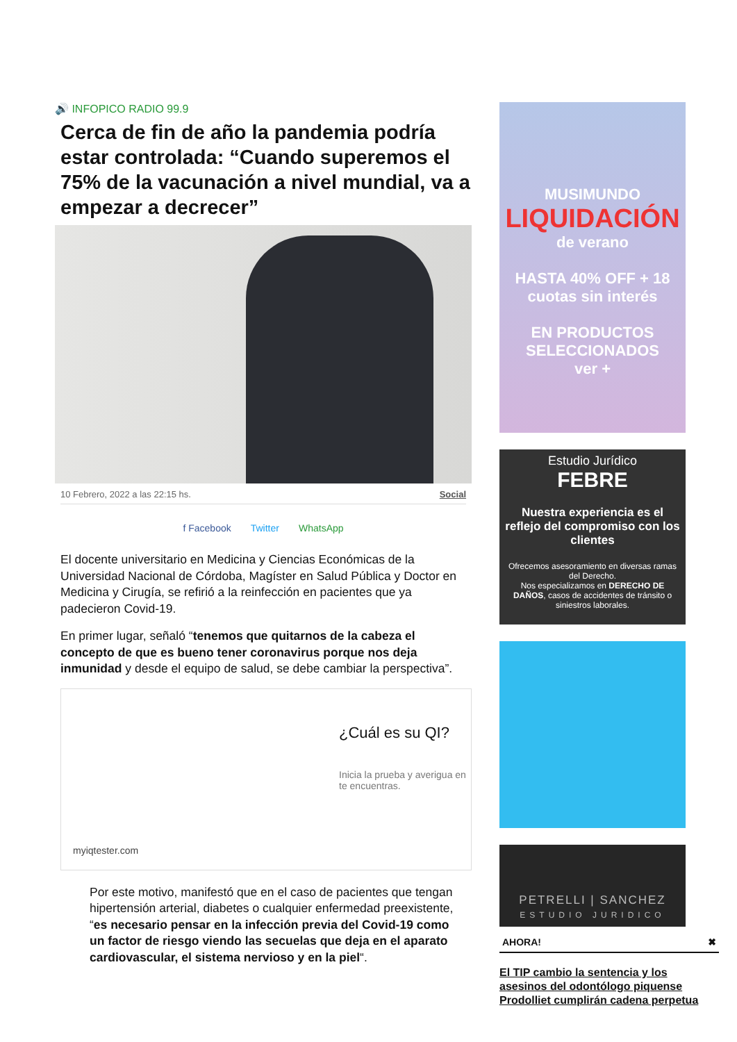🔊 INFOPICO RADIO 99.9
Cerca de fin de año la pandemia podría estar controlada: “Cuando superemos el 75% de la vacunación a nivel mundial, va a empezar a decrecer”
10 Febrero, 2022 a las 22:15 hs. Social
f Facebook Twitter WhatsApp
El docente universitario en Medicina y Ciencias Económicas de la Universidad Nacional de Córdoba, Magíster en Salud Pública y Doctor en Medicina y Cirugía, se refirió a la reinfección en pacientes que ya padecieron Covid-19.
En primer lugar, señaló “tenemos que quitarnos de la cabeza el concepto de que es bueno tener coronavirus porque nos deja inmunidad y desde el equipo de salud, se debe cambiar la perspectiva”.
¿Cuál es su QI?
Inicia la prueba y averigua en
te encuentras.
myiqtester.com
Por este motivo, manifestó que en el caso de pacientes que tengan hipertensión arterial, diabetes o cualquier enfermedad preexistente, “es necesario pensar en la infección previa del Covid-19 como un factor de riesgo viendo las secuelas que deja en el aparato cardiovascular, el sistema nervioso y en la piel“.
MUSIMUNDO
LIQUIDACIÓN
de verano
HASTA 40% OFF + 18 cuotas sin interés
EN PRODUCTOS SELECCIONADOS
ver +
Estudio Jurídico
FEBRE
Nuestra experiencia es el reflejo del compromiso con los clientes
Ofrecemos asesoramiento en diversas ramas del Derecho.
Nos especializamos en DERECHO DE DAÑOS, casos de accidentes de tránsito o siniestros laborales.
PETRELLI | SANCHEZ
ESTUDIO JURIDICO
AHORA! ✖
El TIP cambio la sentencia y los asesinos del odontólogo piquense Prodolliet cumplirán cadena perpetua